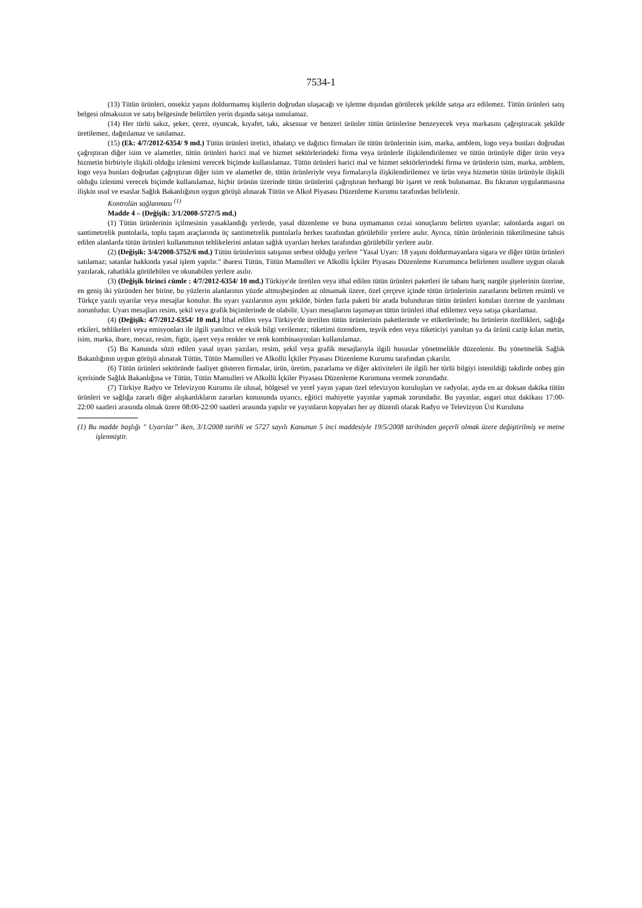7534-1
(13) Tütün ürünleri, onsekiz yaşını doldurmamış kişilerin doğrudan ulaşacağı ve işletme dışından görülecek şekilde satışa arz edilemez. Tütün ürünleri satış belgesi olmaksızın ve satış belgesinde belirtilen yerin dışında satışa sunulamaz.
(14) Her türlü sakız, şeker, çerez, oyuncak, kıyafet, takı, aksesuar ve benzeri ürünler tütün ürünlerine benzeyecek veya markasını çağrıştıracak şekilde üretilemez, dağıtılamaz ve satılamaz.
(15) (Ek: 4/7/2012-6354/ 9 md.) Tütün ürünleri üretici, ithalatçı ve dağıtıcı firmaları ile tütün ürünlerinin isim, marka, amblem, logo veya bunları doğrudan çağrıştıran diğer isim ve alametler, tütün ürünleri harici mal ve hizmet sektörlerindeki firma veya ürünlerle ilişkilendirilemez ve tütün ürünüyle diğer ürün veya hizmetin birbiriyle ilişkili olduğu izlenimi verecek biçimde kullanılamaz. Tütün ürünleri harici mal ve hizmet sektörlerindeki firma ve ürünlerin isim, marka, amblem, logo veya bunları doğrudan çağrıştıran diğer isim ve alametler de, tütün ürünleriyle veya firmalarıyla ilişkilendirilemez ve ürün veya hizmetin tütün ürünüyle ilişkili olduğu izlenimi verecek biçimde kullanılamaz, hiçbir ürünün üzerinde tütün ürünlerini çağrıştıran herhangi bir işaret ve renk bulunamaz. Bu fıkranın uygulanmasına ilişkin usul ve esaslar Sağlık Bakanlığının uygun görüşü alınarak Tütün ve Alkol Piyasası Düzenleme Kurumu tarafından belirlenir.
Kontrolün sağlanması <sup>(1)</sup>
Madde 4 – (Değişik: 3/1/2008-5727/5 md.)
(1) Tütün ürünlerinin içilmesinin yasaklandığı yerlerde, yasal düzenleme ve buna uymamanın cezai sonuçlarını belirten uyarılar; salonlarda asgari on santimetrelik puntolarla, toplu taşım araçlarında üç santimetrelik puntolarla herkes tarafından görülebilir yerlere asılır. Ayrıca, tütün ürünlerinin tüketilmesine tahsis edilen alanlarda tütün ürünleri kullanımının tehlikelerini anlatan sağlık uyarıları herkes tarafından görülebilir yerlere asılır.
(2) (Değişik: 3/4/2008-5752/6 md.) Tütün ürünlerinin satışının serbest olduğu yerlere "Yasal Uyarı: 18 yaşını doldurmayanlara sigara ve diğer tütün ürünleri satılamaz; satanlar hakkında yasal işlem yapılır." ibaresi Tütün, Tütün Mamulleri ve Alkollü İçkiler Piyasası Düzenleme Kurumunca belirlenen usullere uygun olarak yazılarak, rahatlıkla görülebilen ve okunabilen yerlere asılır.
(3) (Değişik birinci cümle : 4/7/2012-6354/ 10 md.) Türkiye'de üretilen veya ithal edilen tütün ürünleri paketleri ile tabanı hariç nargile şişelerinin üzerine, en geniş iki yüzünden her birine, bu yüzlerin alanlarının yüzde altmışbeşinden az olmamak üzere, özel çerçeve içinde tütün ürünlerinin zararlarını belirten resimli ve Türkçe yazılı uyarılar veya mesajlar konulur. Bu uyarı yazılarının aynı şekilde, birden fazla paketi bir arada bulunduran tütün ürünleri kutuları üzerine de yazılması zorunludur. Uyarı mesajları resim, şekil veya grafik biçimlerinde de olabilir. Uyarı mesajlarını taşımayan tütün ürünleri ithal edilemez veya satışa çıkarılamaz.
(4) (Değişik: 4/7/2012-6354/ 10 md.) İthal edilen veya Türkiye'de üretilen tütün ürünlerinin paketlerinde ve etiketlerinde; bu ürünlerin özellikleri, sağlığa etkileri, tehlikeleri veya emisyonları ile ilgili yanıltıcı ve eksik bilgi verilemez; tüketimi özendiren, teşvik eden veya tüketiciyi yanıltan ya da ürünü cazip kılan metin, isim, marka, ibare, mecaz, resim, figür, işaret veya renkler ve renk kombinasyonları kullanılamaz.
(5) Bu Kanunda sözü edilen yasal uyarı yazıları, resim, şekil veya grafik mesajlarıyla ilgili hususlar yönetmelikle düzenlenir. Bu yönetmelik Sağlık Bakanlığının uygun görüşü alınarak Tütün, Tütün Mamulleri ve Alkollü İçkiler Piyasası Düzenleme Kurumu tarafından çıkarılır.
(6) Tütün ürünleri sektöründe faaliyet gösteren firmalar, ürün, üretim, pazarlama ve diğer aktiviteleri ile ilgili her türlü bilgiyi istenildiği takdirde onbeş gün içerisinde Sağlık Bakanlığına ve Tütün, Tütün Mamulleri ve Alkollü İçkiler Piyasası Düzenleme Kurumuna vermek zorundadır.
(7) Türkiye Radyo ve Televizyon Kurumu ile ulusal, bölgesel ve yerel yayın yapan özel televizyon kuruluşları ve radyolar, ayda en az doksan dakika tütün ürünleri ve sağlığa zararlı diğer alışkanlıkların zararları konusunda uyarıcı, eğitici mahiyette yayınlar yapmak zorundadır. Bu yayınlar, asgari otuz dakikası 17:00-22:00 saatleri arasında olmak üzere 08:00-22:00 saatleri arasında yapılır ve yayınların kopyaları her ay düzenli olarak Radyo ve Televizyon Üst Kuruluna
(1) Bu madde başlığı " Uyarılar” iken, 3/1/2008 tarihli ve 5727 sayılı Kanunun 5 inci maddesiyle 19/5/2008 tarihinden geçerli olmak üzere değiştirilmiş ve metne işlenmiştir.